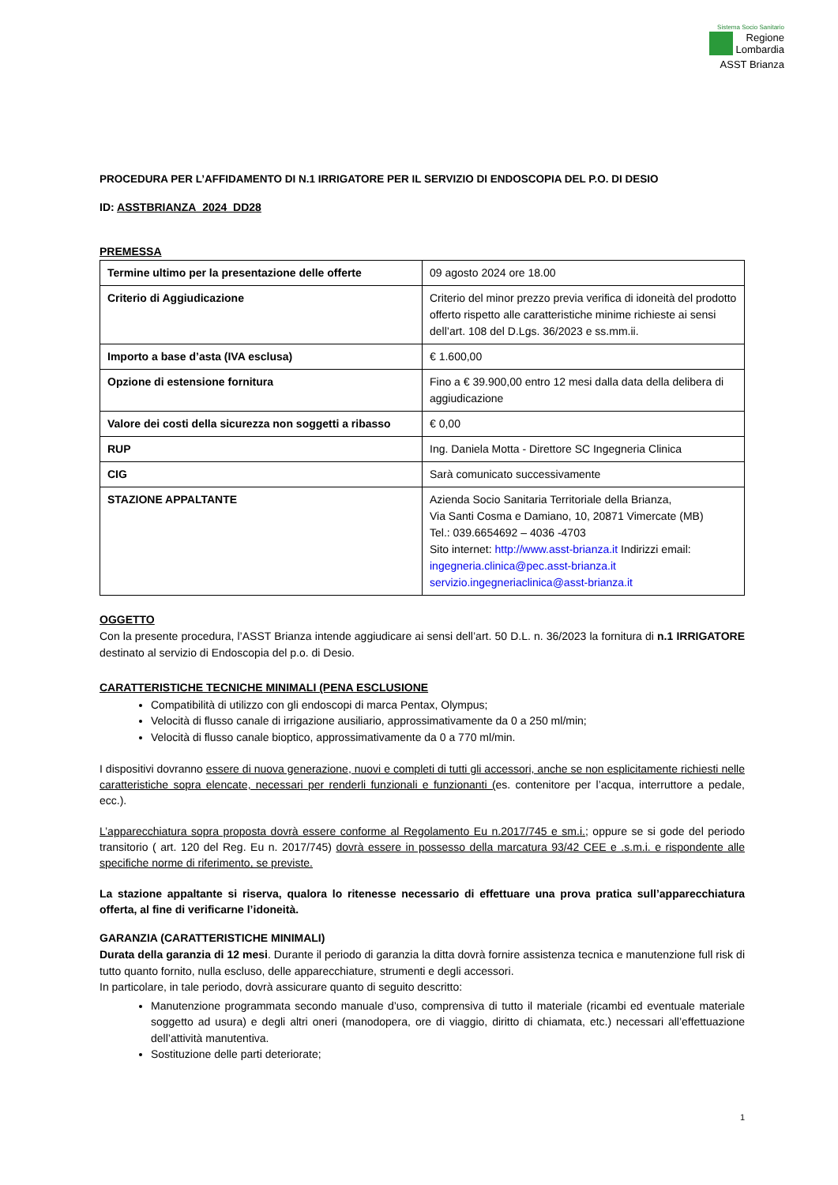Sistema Socio Sanitario
Regione
Lombardia
ASST Brianza
PROCEDURA PER L’AFFIDAMENTO DI N.1 IRRIGATORE PER IL SERVIZIO DI ENDOSCOPIA DEL P.O. DI DESIO
ID: ASSTBRIANZA_2024_DD28
PREMESSA
| Termine ultimo per la presentazione delle offerte | 09 agosto 2024 ore 18.00 |
| Criterio di Aggiudicazione | Criterio del minor prezzo previa verifica di idoneità del prodotto offerto rispetto alle caratteristiche minime richieste ai sensi dell’art. 108 del D.Lgs. 36/2023 e ss.mm.ii. |
| Importo a base d’asta (IVA esclusa) | € 1.600,00 |
| Opzione di estensione fornitura | Fino a € 39.900,00 entro 12 mesi dalla data della delibera di aggiudicazione |
| Valore dei costi della sicurezza non soggetti a ribasso | € 0,00 |
| RUP | Ing. Daniela Motta - Direttore SC Ingegneria Clinica |
| CIG | Sarà comunicato successivamente |
| STAZIONE APPALTANTE | Azienda Socio Sanitaria Territoriale della Brianza, Via Santi Cosma e Damiano, 10, 20871 Vimercate (MB) Tel.: 039.6654692 – 4036 -4703 Sito internet: http://www.asst-brianza.it Indirizzi email: ingegneria.clinica@pec.asst-brianza.it servizio.ingegneriaclinica@asst-brianza.it |
OGGETTO
Con la presente procedura, l’ASST Brianza intende aggiudicare ai sensi dell’art. 50 D.L. n. 36/2023 la fornitura di n.1 IRRIGATORE destinato al servizio di Endoscopia del p.o. di Desio.
CARATTERISTICHE TECNICHE MINIMALI (PENA ESCLUSIONE
Compatibilità di utilizzo con gli endoscopi di marca Pentax, Olympus;
Velocità di flusso canale di irrigazione ausiliario, approssimativamente da 0 a 250 ml/min;
Velocità di flusso canale bioptico, approssimativamente da 0 a 770 ml/min.
I dispositivi dovranno essere di nuova generazione, nuovi e completi di tutti gli accessori, anche se non esplicitamente richiesti nelle caratteristiche sopra elencate, necessari per renderli funzionali e funzionanti (es. contenitore per l’acqua, interruttore a pedale, ecc.).
L’apparecchiatura sopra proposta dovrà essere conforme al Regolamento Eu n.2017/745 e sm.i.; oppure se si gode del periodo transitorio ( art. 120 del Reg. Eu n. 2017/745) dovrà essere in possesso della marcatura 93/42 CEE e .s.m.i. e rispondente alle specifiche norme di riferimento, se previste.
La stazione appaltante si riserva, qualora lo ritenesse necessario di effettuare una prova pratica sull’apparecchiatura offerta, al fine di verificarne l’idoneità.
GARANZIA (CARATTERISTICHE MINIMALI)
Durata della garanzia di 12 mesi. Durante il periodo di garanzia la ditta dovrà fornire assistenza tecnica e manutenzione full risk di tutto quanto fornito, nulla escluso, delle apparecchiature, strumenti e degli accessori.
In particolare, in tale periodo, dovrà assicurare quanto di seguito descritto:
Manutenzione programmata secondo manuale d’uso, comprensiva di tutto il materiale (ricambi ed eventuale materiale soggetto ad usura) e degli altri oneri (manodopera, ore di viaggio, diritto di chiamata, etc.) necessari all’effettuazione dell’attività manutentiva.
Sostituzione delle parti deteriorate;
1